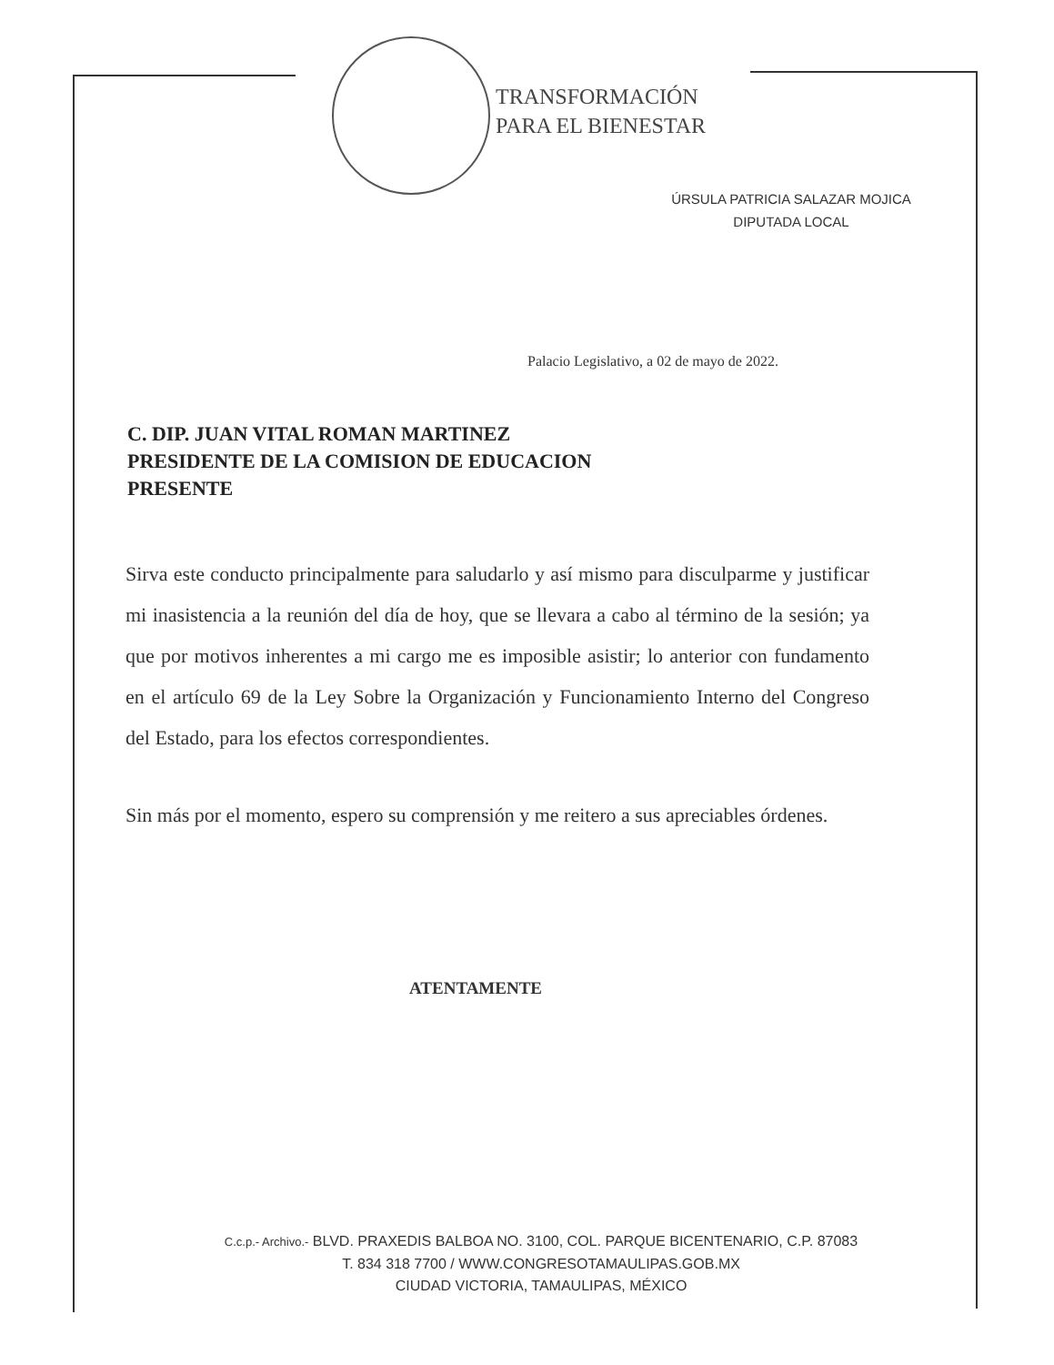TRANSFORMACIÓN
PARA EL BIENESTAR
ÚRSULA PATRICIA SALAZAR MOJICA
DIPUTADA LOCAL
Palacio Legislativo, a 02 de mayo de 2022.
C. DIP. JUAN VITAL ROMAN MARTINEZ
PRESIDENTE DE LA COMISION DE EDUCACION
PRESENTE
Sirva este conducto principalmente para saludarlo y así mismo para disculparme y justificar mi inasistencia a la reunión del día de hoy, que se llevara a cabo al término de la sesión; ya que por motivos inherentes a mi cargo me es imposible asistir; lo anterior con fundamento en el artículo 69 de la Ley Sobre la Organización y Funcionamiento Interno del Congreso del Estado, para los efectos correspondientes.
Sin más por el momento, espero su comprensión y me reitero a sus apreciables órdenes.
ATENTAMENTE
C.c.p.- Archivo.- BLVD. PRAXEDIS BALBOA NO. 3100, COL. PARQUE BICENTENARIO, C.P. 87083
T. 834 318 7700 / WWW.CONGRESOTAMAULIPAS.GOB.MX
CIUDAD VICTORIA, TAMAULIPAS, MÉXICO